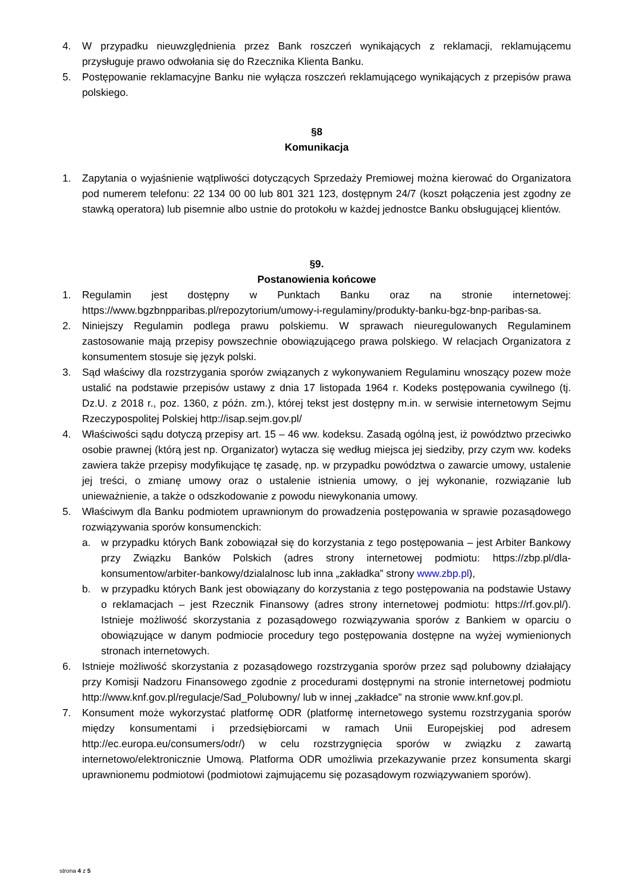4. W przypadku nieuwzględnienia przez Bank roszczeń wynikających z reklamacji, reklamującemu przysługuje prawo odwołania się do Rzecznika Klienta Banku.
5. Postępowanie reklamacyjne Banku nie wyłącza roszczeń reklamującego wynikających z przepisów prawa polskiego.
§8
Komunikacja
1. Zapytania o wyjaśnienie wątpliwości dotyczących Sprzedaży Premiowej można kierować do Organizatora pod numerem telefonu: 22 134 00 00 lub 801 321 123, dostępnym 24/7 (koszt połączenia jest zgodny ze stawką operatora) lub pisemnie albo ustnie do protokołu w każdej jednostce Banku obsługującej klientów.
§9.
Postanowienia końcowe
1. Regulamin jest dostępny w Punktach Banku oraz na stronie internetowej: https://www.bgzbnpparibas.pl/repozytorium/umowy-i-regulaminy/produkty-banku-bgz-bnp-paribas-sa.
2. Niniejszy Regulamin podlega prawu polskiemu. W sprawach nieuregulowanych Regulaminem zastosowanie mają przepisy powszechnie obowiązującego prawa polskiego. W relacjach Organizatora z konsumentem stosuje się język polski.
3. Sąd właściwy dla rozstrzygania sporów związanych z wykonywaniem Regulaminu wnoszący pozew może ustalić na podstawie przepisów ustawy z dnia 17 listopada 1964 r. Kodeks postępowania cywilnego (tj. Dz.U. z 2018 r., poz. 1360, z późn. zm.), której tekst jest dostępny m.in. w serwisie internetowym Sejmu Rzeczypospolitej Polskiej http://isap.sejm.gov.pl/
4. Właściwości sądu dotyczą przepisy art. 15 – 46 ww. kodeksu. Zasadą ogólną jest, iż powództwo przeciwko osobie prawnej (którą jest np. Organizator) wytacza się według miejsca jej siedziby, przy czym ww. kodeks zawiera także przepisy modyfikujące tę zasadę, np. w przypadku powództwa o zawarcie umowy, ustalenie jej treści, o zmianę umowy oraz o ustalenie istnienia umowy, o jej wykonanie, rozwiązanie lub unieważnienie, a także o odszkodowanie z powodu niewykonania umowy.
5. Właściwym dla Banku podmiotem uprawnionym do prowadzenia postępowania w sprawie pozasądowego rozwiązywania sporów konsumenckich:
a. w przypadku których Bank zobowiązał się do korzystania z tego postępowania – jest Arbiter Bankowy przy Związku Banków Polskich (adres strony internetowej podmiotu: https://zbp.pl/dla-konsumentow/arbiter-bankowy/dzialalnosc lub inna „zakładka” strony www.zbp.pl),
b. w przypadku których Bank jest obowiązany do korzystania z tego postępowania na podstawie Ustawy o reklamacjach – jest Rzecznik Finansowy (adres strony internetowej podmiotu: https://rf.gov.pl/). Istnieje możliwość skorzystania z pozasądowego rozwiązywania sporów z Bankiem w oparciu o obowiązujące w danym podmiocie procedury tego postępowania dostępne na wyżej wymienionych stronach internetowych.
6. Istnieje możliwość skorzystania z pozasądowego rozstrzygania sporów przez sąd polubowny działający przy Komisji Nadzoru Finansowego zgodnie z procedurami dostępnymi na stronie internetowej podmiotu http://www.knf.gov.pl/regulacje/Sad_Polubowny/ lub w innej „zakładce” na stronie www.knf.gov.pl.
7. Konsument może wykorzystać platformę ODR (platformę internetowego systemu rozstrzygania sporów między konsumentami i przedsiębiorcami w ramach Unii Europejskiej pod adresem http://ec.europa.eu/consumers/odr/) w celu rozstrzygnięcia sporów w związku z zawartą internetowo/elektronicznie Umową. Platforma ODR umożliwia przekazywanie przez konsumenta skargi uprawnionemu podmiotowi (podmiotowi zajmującemu się pozasądowym rozwiązywaniem sporów).
strona 4 z 5